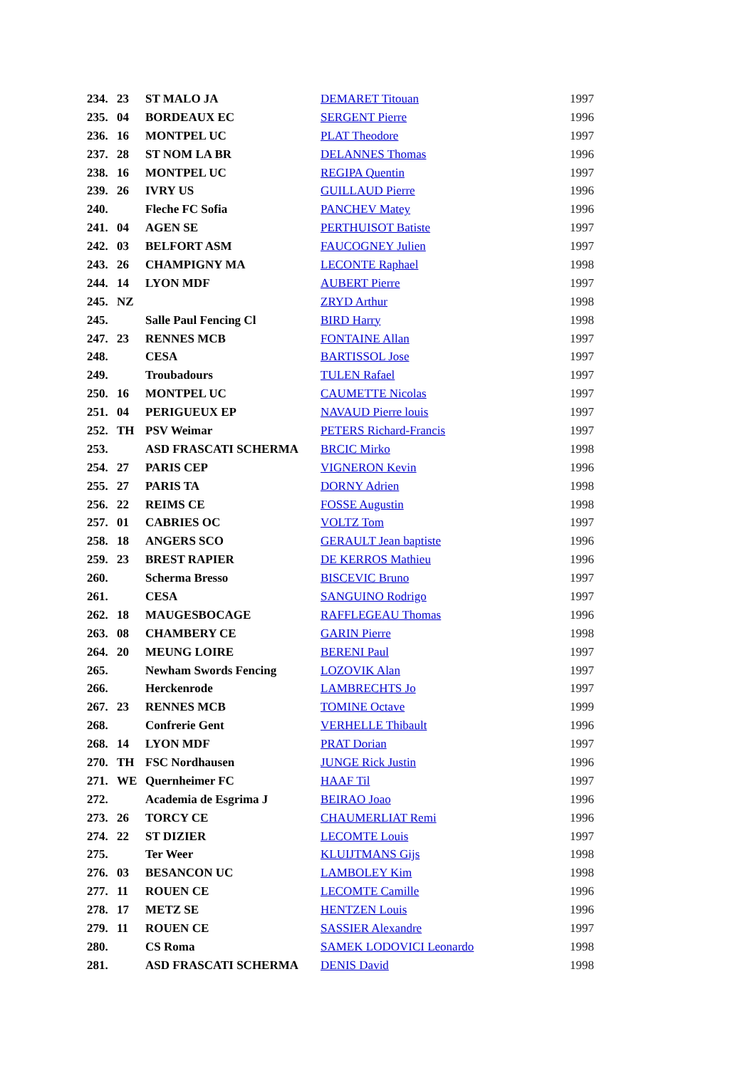| 234. | 23 | ST MALO JA | DEMARET Titouan | 1997 |
| 235. | 04 | BORDEAUX EC | SERGENT Pierre | 1996 |
| 236. | 16 | MONTPEL UC | PLAT Theodore | 1997 |
| 237. | 28 | ST NOM LA BR | DELANNES Thomas | 1996 |
| 238. | 16 | MONTPEL UC | REGIPA Quentin | 1997 |
| 239. | 26 | IVRY US | GUILLAUD Pierre | 1996 |
| 240. | | Fleche FC Sofia | PANCHEV Matey | 1996 |
| 241. | 04 | AGEN SE | PERTHUISOT Batiste | 1997 |
| 242. | 03 | BELFORT ASM | FAUCOGNEY Julien | 1997 |
| 243. | 26 | CHAMPIGNY MA | LECONTE Raphael | 1998 |
| 244. | 14 | LYON MDF | AUBERT Pierre | 1997 |
| 245. | NZ | | ZRYD Arthur | 1998 |
| 245. | | Salle Paul Fencing Cl | BIRD Harry | 1998 |
| 247. | 23 | RENNES MCB | FONTAINE Allan | 1997 |
| 248. | | CESA | BARTISSOL Jose | 1997 |
| 249. | | Troubadours | TULEN Rafael | 1997 |
| 250. | 16 | MONTPEL UC | CAUMETTE Nicolas | 1997 |
| 251. | 04 | PERIGUEUX EP | NAVAUD Pierre louis | 1997 |
| 252. | TH | PSV Weimar | PETERS Richard-Francis | 1997 |
| 253. | | ASD FRASCATI SCHERMA | BRCIC Mirko | 1998 |
| 254. | 27 | PARIS CEP | VIGNERON Kevin | 1996 |
| 255. | 27 | PARIS TA | DORNY Adrien | 1998 |
| 256. | 22 | REIMS CE | FOSSE Augustin | 1998 |
| 257. | 01 | CABRIES OC | VOLTZ Tom | 1997 |
| 258. | 18 | ANGERS SCO | GERAULT Jean baptiste | 1996 |
| 259. | 23 | BREST RAPIER | DE KERROS Mathieu | 1996 |
| 260. | | Scherma Bresso | BISCEVIC Bruno | 1997 |
| 261. | | CESA | SANGUINO Rodrigo | 1997 |
| 262. | 18 | MAUGESBOCAGE | RAFFLEGEAU Thomas | 1996 |
| 263. | 08 | CHAMBERY CE | GARIN Pierre | 1998 |
| 264. | 20 | MEUNG LOIRE | BERENI Paul | 1997 |
| 265. | | Newham Swords Fencing | LOZOVIK Alan | 1997 |
| 266. | | Herckenrode | LAMBRECHTS Jo | 1997 |
| 267. | 23 | RENNES MCB | TOMINE Octave | 1999 |
| 268. | | Confrerie Gent | VERHELLE Thibault | 1996 |
| 268. | 14 | LYON MDF | PRAT Dorian | 1997 |
| 270. | TH | FSC Nordhausen | JUNGE Rick Justin | 1996 |
| 271. | WE | Quernheimer FC | HAAF Til | 1997 |
| 272. | | Academia de Esgrima J | BEIRAO Joao | 1996 |
| 273. | 26 | TORCY CE | CHAUMERLIAT Remi | 1996 |
| 274. | 22 | ST DIZIER | LECOMTE Louis | 1997 |
| 275. | | Ter Weer | KLUIJTMANS Gijs | 1998 |
| 276. | 03 | BESANCON UC | LAMBOLEY Kim | 1998 |
| 277. | 11 | ROUEN CE | LECOMTE Camille | 1996 |
| 278. | 17 | METZ SE | HENTZEN Louis | 1996 |
| 279. | 11 | ROUEN CE | SASSIER Alexandre | 1997 |
| 280. | | CS Roma | SAMEK LODOVICI Leonardo | 1998 |
| 281. | | ASD FRASCATI SCHERMA | DENIS David | 1998 |